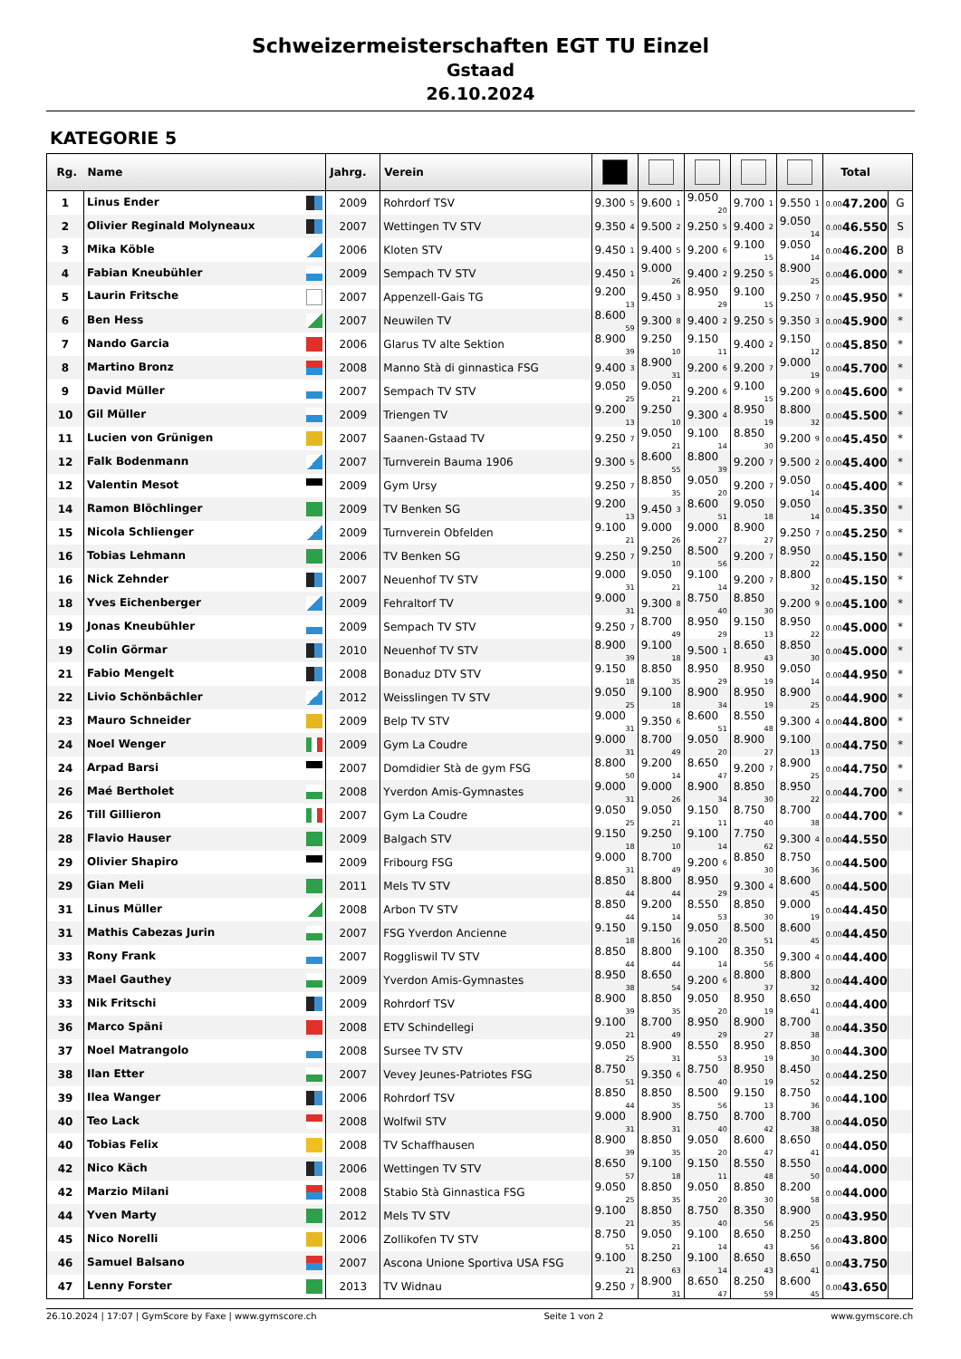Schweizermeisterschaften EGT TU Einzel
Gstaad
26.10.2024
KATEGORIE 5
| Rg. | Name | Jahrg. | Verein | | | | | | Total | |
| --- | --- | --- | --- | --- | --- | --- | --- | --- | --- | --- |
| 1 | Linus Ender | 2009 | Rohrdorf TSV | 9.300 5 | 9.600 1 | 9.050 20 | 9.700 1 | 9.550 1 | 0.00 47.200 | G |
| 2 | Olivier Reginald Molyneaux | 2007 | Wettingen TV STV | 9.350 4 | 9.500 2 | 9.250 5 | 9.400 2 | 9.050 14 | 0.00 46.550 | S |
| 3 | Mika Köble | 2006 | Kloten STV | 9.450 1 | 9.400 5 | 9.200 6 | 9.100 15 | 9.050 14 | 0.00 46.200 | B |
| 4 | Fabian Kneubühler | 2009 | Sempach TV STV | 9.450 1 | 9.000 26 | 9.400 2 | 9.250 5 | 8.900 25 | 0.00 46.000 | * |
| 5 | Laurin Fritsche | 2007 | Appenzell-Gais TG | 9.200 13 | 9.450 3 | 8.950 29 | 9.100 15 | 9.250 7 | 0.00 45.950 | * |
| 6 | Ben Hess | 2007 | Neuwilen TV | 8.600 59 | 9.300 8 | 9.400 2 | 9.250 5 | 9.350 3 | 0.00 45.900 | * |
| 7 | Nando Garcia | 2006 | Glarus TV alte Sektion | 8.900 39 | 9.250 10 | 9.150 11 | 9.400 2 | 9.150 12 | 0.00 45.850 | * |
| 8 | Martino Bronz | 2008 | Manno Stà di ginnastica FSG | 9.400 3 | 8.900 31 | 9.200 6 | 9.200 7 | 9.000 19 | 0.00 45.700 | * |
| 9 | David Müller | 2007 | Sempach TV STV | 9.050 25 | 9.050 21 | 9.200 6 | 9.100 15 | 9.200 9 | 0.00 45.600 | * |
| 10 | Gil Müller | 2009 | Triengen TV | 9.200 13 | 9.250 10 | 9.300 4 | 8.950 19 | 8.800 32 | 0.00 45.500 | * |
| 11 | Lucien von Grünigen | 2007 | Saanen-Gstaad TV | 9.250 7 | 9.050 21 | 9.100 14 | 8.850 30 | 9.200 9 | 0.00 45.450 | * |
| 12 | Falk Bodenmann | 2007 | Turnverein Bauma 1906 | 9.300 5 | 8.600 55 | 8.800 39 | 9.200 7 | 9.500 2 | 0.00 45.400 | * |
| 12 | Valentin Mesot | 2009 | Gym Ursy | 9.250 7 | 8.850 35 | 9.050 20 | 9.200 7 | 9.050 14 | 0.00 45.400 | * |
| 14 | Ramon Blöchlinger | 2009 | TV Benken SG | 9.200 13 | 9.450 3 | 8.600 51 | 9.050 18 | 9.050 14 | 0.00 45.350 | * |
| 15 | Nicola Schlienger | 2009 | Turnverein Obfelden | 9.100 21 | 9.000 26 | 9.000 27 | 8.900 27 | 9.250 7 | 0.00 45.250 | * |
| 16 | Tobias Lehmann | 2006 | TV Benken SG | 9.250 7 | 9.250 10 | 8.500 56 | 9.200 7 | 8.950 22 | 0.00 45.150 | * |
| 16 | Nick Zehnder | 2007 | Neuenhof TV STV | 9.000 31 | 9.050 21 | 9.100 14 | 9.200 7 | 8.800 32 | 0.00 45.150 | * |
| 18 | Yves Eichenberger | 2009 | Fehraltorf TV | 9.000 31 | 9.300 8 | 8.750 40 | 8.850 30 | 9.200 9 | 0.00 45.100 | * |
| 19 | Jonas Kneubühler | 2009 | Sempach TV STV | 9.250 7 | 8.700 49 | 8.950 29 | 9.150 13 | 8.950 22 | 0.00 45.000 | * |
| 19 | Colin Görmar | 2010 | Neuenhof TV STV | 8.900 39 | 9.100 18 | 9.500 1 | 8.650 43 | 8.850 30 | 0.00 45.000 | * |
| 21 | Fabio Mengelt | 2008 | Bonaduz DTV STV | 9.150 18 | 8.850 35 | 8.950 29 | 8.950 19 | 9.050 14 | 0.00 44.950 | * |
| 22 | Livio Schönbächler | 2012 | Weisslingen TV STV | 9.050 25 | 9.100 18 | 8.900 34 | 8.950 19 | 8.900 25 | 0.00 44.900 | * |
| 23 | Mauro Schneider | 2009 | Belp TV STV | 9.000 31 | 9.350 6 | 8.600 51 | 8.550 48 | 9.300 4 | 0.00 44.800 | * |
| 24 | Noel Wenger | 2009 | Gym La Coudre | 9.000 31 | 8.700 49 | 9.050 20 | 8.900 27 | 9.100 13 | 0.00 44.750 | * |
| 24 | Arpad Barsi | 2007 | Domdidier Stà de gym FSG | 8.800 50 | 9.200 14 | 8.650 47 | 9.200 7 | 8.900 25 | 0.00 44.750 | * |
| 26 | Maé Bertholet | 2008 | Yverdon Amis-Gymnastes | 9.000 31 | 9.000 26 | 8.900 34 | 8.850 30 | 8.950 22 | 0.00 44.700 | * |
| 26 | Till Gillieron | 2007 | Gym La Coudre | 9.050 25 | 9.050 21 | 9.150 11 | 8.750 40 | 8.700 38 | 0.00 44.700 | * |
| 28 | Flavio Hauser | 2009 | Balgach STV | 9.150 18 | 9.250 10 | 9.100 14 | 7.750 62 | 9.300 4 | 0.00 44.550 | |
| 29 | Olivier Shapiro | 2009 | Fribourg FSG | 9.000 31 | 8.700 49 | 9.200 6 | 8.850 30 | 8.750 36 | 0.00 44.500 | |
| 29 | Gian Meli | 2011 | Mels TV STV | 8.850 44 | 8.800 44 | 8.950 29 | 9.300 4 | 8.600 45 | 0.00 44.500 | |
| 31 | Linus Müller | 2008 | Arbon TV STV | 8.850 44 | 9.200 14 | 8.550 53 | 8.850 30 | 9.000 19 | 0.00 44.450 | |
| 31 | Mathis Cabezas Jurin | 2007 | FSG Yverdon Ancienne | 9.150 18 | 9.150 16 | 9.050 20 | 8.500 51 | 8.600 45 | 0.00 44.450 | |
| 33 | Rony Frank | 2007 | Roggliswil TV STV | 8.850 44 | 8.800 44 | 9.100 14 | 8.350 56 | 9.300 4 | 0.00 44.400 | |
| 33 | Mael Gauthey | 2009 | Yverdon Amis-Gymnastes | 8.950 38 | 8.650 54 | 9.200 6 | 8.800 37 | 8.800 32 | 0.00 44.400 | |
| 33 | Nik Fritschi | 2009 | Rohrdorf TSV | 8.900 39 | 8.850 35 | 9.050 20 | 8.950 19 | 8.650 41 | 0.00 44.400 | |
| 36 | Marco Späni | 2008 | ETV Schindellegi | 9.100 21 | 8.700 49 | 8.950 29 | 8.900 27 | 8.700 38 | 0.00 44.350 | |
| 37 | Noel Matrangolo | 2008 | Sursee TV STV | 9.050 25 | 8.900 31 | 8.550 53 | 8.950 19 | 8.850 30 | 0.00 44.300 | |
| 38 | Ilan Etter | 2007 | Vevey Jeunes-Patriotes FSG | 8.750 51 | 9.350 6 | 8.750 40 | 8.950 19 | 8.450 52 | 0.00 44.250 | |
| 39 | Ilea Wanger | 2006 | Rohrdorf TSV | 8.850 44 | 8.850 35 | 8.500 56 | 9.150 13 | 8.750 36 | 0.00 44.100 | |
| 40 | Teo Lack | 2008 | Wolfwil STV | 9.000 31 | 8.900 31 | 8.750 40 | 8.700 42 | 8.700 38 | 0.00 44.050 | |
| 40 | Tobias Felix | 2008 | TV Schaffhausen | 8.900 39 | 8.850 35 | 9.050 20 | 8.600 47 | 8.650 41 | 0.00 44.050 | |
| 42 | Nico Käch | 2006 | Wettingen TV STV | 8.650 57 | 9.100 18 | 9.150 11 | 8.550 48 | 8.550 50 | 0.00 44.000 | |
| 42 | Marzio Milani | 2008 | Stabio Stà Ginnastica FSG | 9.050 25 | 8.850 35 | 9.050 20 | 8.850 30 | 8.200 58 | 0.00 44.000 | |
| 44 | Yven Marty | 2012 | Mels TV STV | 9.100 21 | 8.850 35 | 8.750 40 | 8.350 56 | 8.900 25 | 0.00 43.950 | |
| 45 | Nico Norelli | 2006 | Zollikofen TV STV | 8.750 51 | 9.050 21 | 9.100 14 | 8.650 43 | 8.250 56 | 0.00 43.800 | |
| 46 | Samuel Balsano | 2007 | Ascona Unione Sportiva USA FSG | 9.100 21 | 8.250 63 | 9.100 14 | 8.650 43 | 8.650 41 | 0.00 43.750 | |
| 47 | Lenny Forster | 2013 | TV Widnau | 9.250 7 | 8.900 31 | 8.650 47 | 8.250 59 | 8.600 45 | 0.00 43.650 | |
26.10.2024 | 17:07 | GymScore by Faxe | www.gymscore.ch Seite 1 von 2 www.gymscore.ch